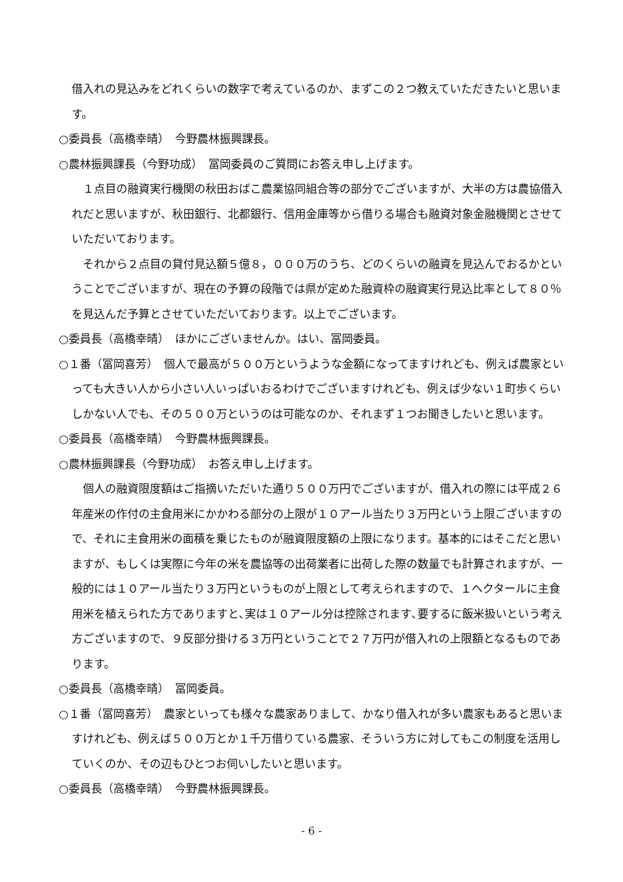借入れの見込みをどれくらいの数字で考えているのか、まずこの２つ教えていただきたいと思います。
○委員長（高橋幸晴）　今野農林振興課長。
○農林振興課長（今野功成）　冨岡委員のご質問にお答え申し上げます。
１点目の融資実行機関の秋田おばこ農業協同組合等の部分でございますが、大半の方は農協借入れだと思いますが、秋田銀行、北都銀行、信用金庫等から借りる場合も融資対象金融機関とさせていただいております。
それから２点目の貸付見込額５億８，０００万のうち、どのくらいの融資を見込んでおるかということでございますが、現在の予算の段階では県が定めた融資枠の融資実行見込比率として８０％を見込んだ予算とさせていただいております。以上でございます。
○委員長（高橋幸晴）　ほかにございませんか。はい、冨岡委員。
○１番（冨岡喜芳）　個人で最高が５００万というような金額になってますけれども、例えば農家といっても大きい人から小さい人いっぱいおるわけでございますけれども、例えば少ない１町歩くらいしかない人でも、その５００万というのは可能なのか、それまず１つお聞きしたいと思います。
○委員長（高橋幸晴）　今野農林振興課長。
○農林振興課長（今野功成）　お答え申し上げます。
個人の融資限度額はご指摘いただいた通り５００万円でございますが、借入れの際には平成２６年産米の作付の主食用米にかかわる部分の上限が１０アール当たり３万円という上限ございますので、それに主食用米の面積を乗じたものが融資限度額の上限になります。基本的にはそこだと思いますが、もしくは実際に今年の米を農協等の出荷業者に出荷した際の数量でも計算されますが、一般的には１０アール当たり３万円というものが上限として考えられますので、１ヘクタールに主食用米を植えられた方でありますと､実は１０アール分は控除されます､要するに飯米扱いという考え方ございますので、９反部分掛ける３万円ということで２７万円が借入れの上限額となるものであります。
○委員長（高橋幸晴）　冨岡委員。
○１番（冨岡喜芳）　農家といっても様々な農家ありまして、かなり借入れが多い農家もあると思いますけれども、例えば５００万とか１千万借りている農家、そういう方に対してもこの制度を活用していくのか、その辺もひとつお伺いしたいと思います。
○委員長（高橋幸晴）　今野農林振興課長。
- 6 -